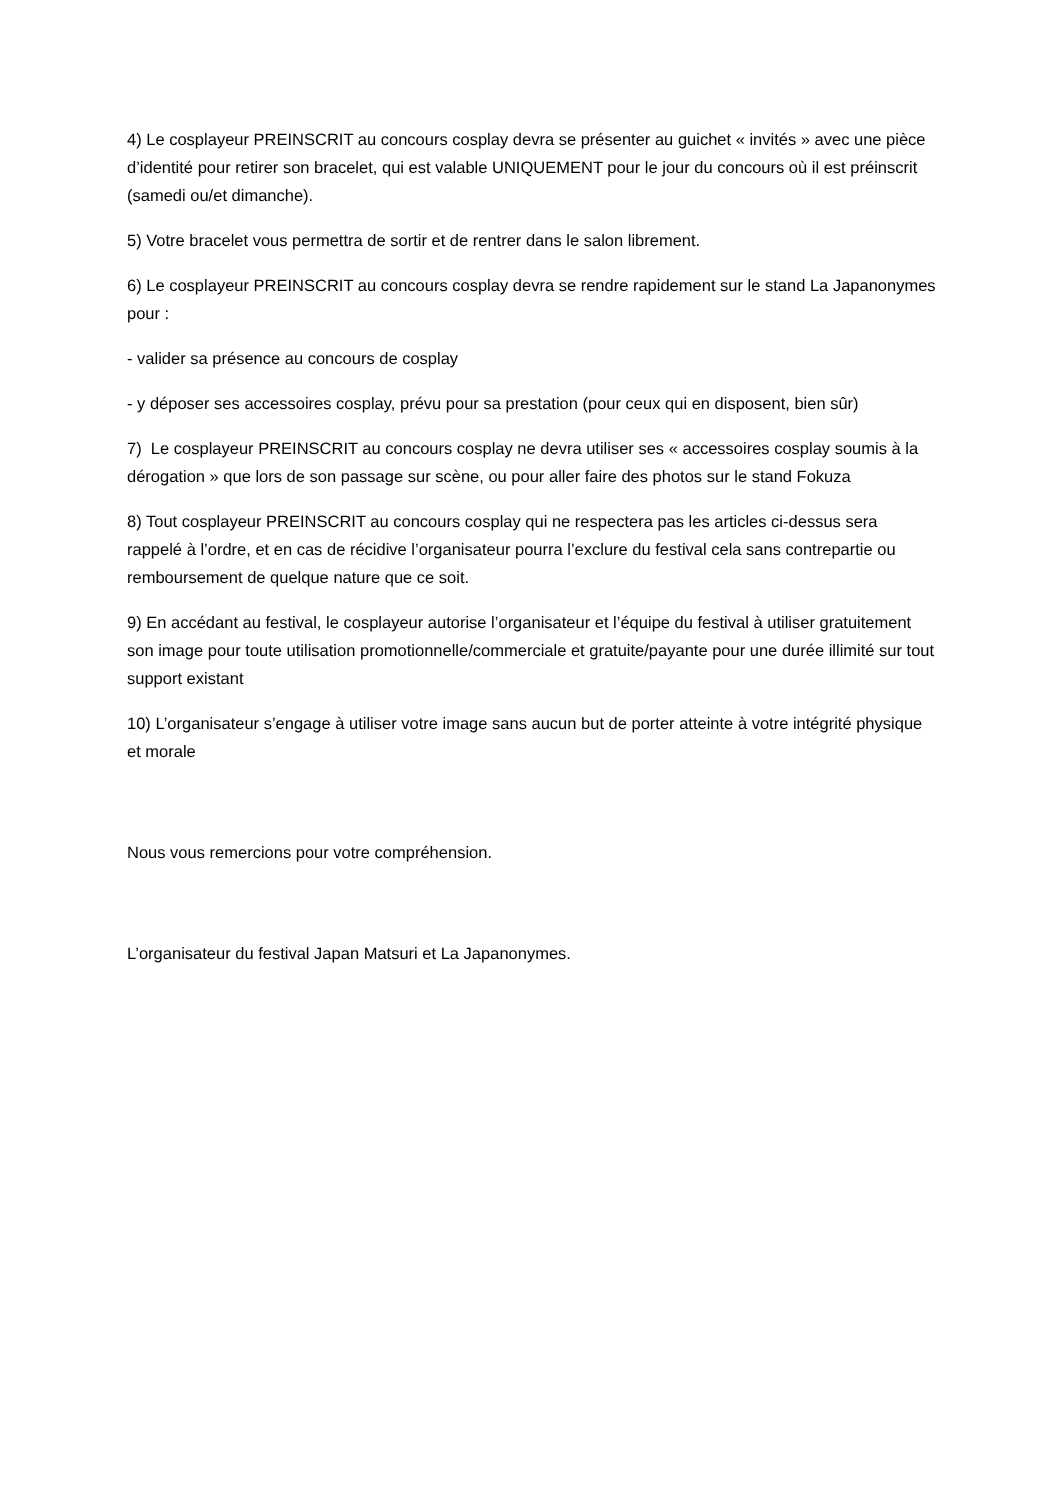4) Le cosplayeur PREINSCRIT au concours cosplay devra se présenter au guichet « invités » avec une pièce d’identité pour retirer son bracelet, qui est valable UNIQUEMENT pour le jour du concours où il est préinscrit (samedi ou/et dimanche).
5) Votre bracelet vous permettra de sortir et de rentrer dans le salon librement.
6) Le cosplayeur PREINSCRIT au concours cosplay devra se rendre rapidement sur le stand La Japanonymes pour :
- valider sa présence au concours de cosplay
- y déposer ses accessoires cosplay, prévu pour sa prestation (pour ceux qui en disposent, bien sûr)
7) Le cosplayeur PREINSCRIT au concours cosplay ne devra utiliser ses « accessoires cosplay soumis à la dérogation » que lors de son passage sur scène, ou pour aller faire des photos sur le stand Fokuza
8) Tout cosplayeur PREINSCRIT au concours cosplay qui ne respectera pas les articles ci-dessus sera rappelé à l’ordre, et en cas de récidive l’organisateur pourra l’exclure du festival cela sans contrepartie ou remboursement de quelque nature que ce soit.
9) En accédant au festival, le cosplayeur autorise l’organisateur et l’équipe du festival à utiliser gratuitement son image pour toute utilisation promotionnelle/commerciale et gratuite/payante pour une durée illimité sur tout support existant
10) L’organisateur s’engage à utiliser votre image sans aucun but de porter atteinte à votre intégrité physique et morale
Nous vous remercions pour votre compréhension.
L’organisateur du festival Japan Matsuri et La Japanonymes.